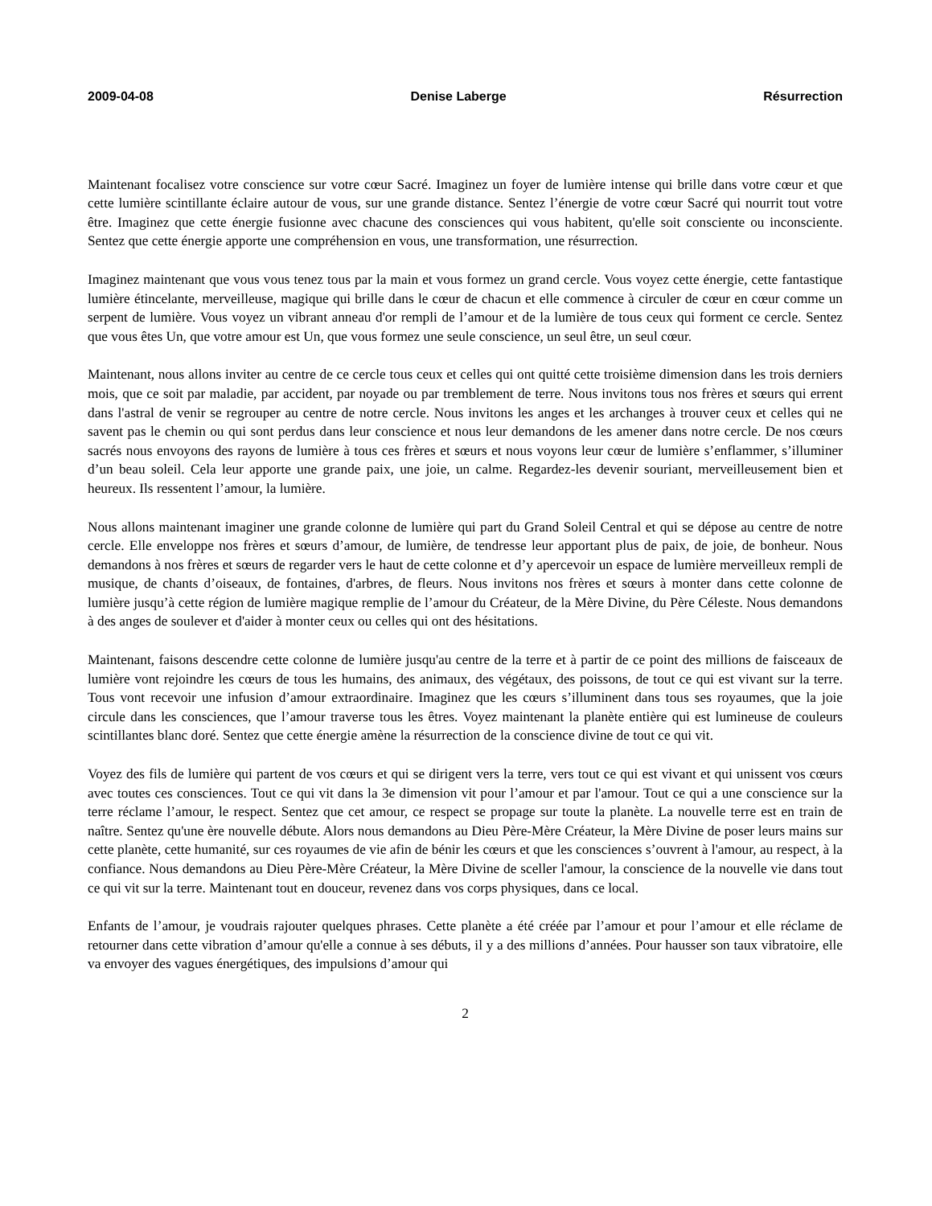2009-04-08 Denise Laberge Résurrection
Maintenant focalisez votre conscience sur votre cœur Sacré. Imaginez un foyer de lumière intense qui brille dans votre cœur et que cette lumière scintillante éclaire autour de vous, sur une grande distance. Sentez l’énergie de votre cœur Sacré qui nourrit tout votre être. Imaginez que cette énergie fusionne avec chacune des consciences qui vous habitent, qu'elle soit consciente ou inconsciente. Sentez que cette énergie apporte une compréhension en vous, une transformation, une résurrection.
Imaginez maintenant que vous vous tenez tous par la main et vous formez un grand cercle. Vous voyez cette énergie, cette fantastique lumière étincelante, merveilleuse, magique qui brille dans le cœur de chacun et elle commence à circuler de cœur en cœur comme un serpent de lumière. Vous voyez un vibrant anneau d'or rempli de l’amour et de la lumière de tous ceux qui forment ce cercle. Sentez que vous êtes Un, que votre amour est Un, que vous formez une seule conscience, un seul être, un seul cœur.
Maintenant, nous allons inviter au centre de ce cercle tous ceux et celles qui ont quitté cette troisième dimension dans les trois derniers mois, que ce soit par maladie, par accident, par noyade ou par tremblement de terre. Nous invitons tous nos frères et sœurs qui errent dans l'astral de venir se regrouper au centre de notre cercle. Nous invitons les anges et les archanges à trouver ceux et celles qui ne savent pas le chemin ou qui sont perdus dans leur conscience et nous leur demandons de les amener dans notre cercle. De nos cœurs sacrés nous envoyons des rayons de lumière à tous ces frères et sœurs et nous voyons leur cœur de lumière s’enflammer, s’illuminer d’un beau soleil. Cela leur apporte une grande paix, une joie, un calme. Regardez-les devenir souriant, merveilleusement bien et heureux. Ils ressentent l’amour, la lumière.
Nous allons maintenant imaginer une grande colonne de lumière qui part du Grand Soleil Central et qui se dépose au centre de notre cercle. Elle enveloppe nos frères et sœurs d’amour, de lumière, de tendresse leur apportant plus de paix, de joie, de bonheur. Nous demandons à nos frères et sœurs de regarder vers le haut de cette colonne et d’y apercevoir un espace de lumière merveilleux rempli de musique, de chants d’oiseaux, de fontaines, d'arbres, de fleurs. Nous invitons nos frères et sœurs à monter dans cette colonne de lumière jusqu’à cette région de lumière magique remplie de l’amour du Créateur, de la Mère Divine, du Père Céleste. Nous demandons à des anges de soulever et d'aider à monter ceux ou celles qui ont des hésitations.
Maintenant, faisons descendre cette colonne de lumière jusqu'au centre de la terre et à partir de ce point des millions de faisceaux de lumière vont rejoindre les cœurs de tous les humains, des animaux, des végétaux, des poissons, de tout ce qui est vivant sur la terre. Tous vont recevoir une infusion d’amour extraordinaire. Imaginez que les cœurs s’illuminent dans tous ses royaumes, que la joie circule dans les consciences, que l’amour traverse tous les êtres. Voyez maintenant la planète entière qui est lumineuse de couleurs scintillantes blanc doré. Sentez que cette énergie amène la résurrection de la conscience divine de tout ce qui vit.
Voyez des fils de lumière qui partent de vos cœurs et qui se dirigent vers la terre, vers tout ce qui est vivant et qui unissent vos cœurs avec toutes ces consciences. Tout ce qui vit dans la 3e dimension vit pour l’amour et par l'amour. Tout ce qui a une conscience sur la terre réclame l’amour, le respect. Sentez que cet amour, ce respect se propage sur toute la planète. La nouvelle terre est en train de naître. Sentez qu'une ère nouvelle débute. Alors nous demandons au Dieu Père-Mère Créateur, la Mère Divine de poser leurs mains sur cette planète, cette humanité, sur ces royaumes de vie afin de bénir les cœurs et que les consciences s’ouvrent à l'amour, au respect, à la confiance. Nous demandons au Dieu Père-Mère Créateur, la Mère Divine de sceller l'amour, la conscience de la nouvelle vie dans tout ce qui vit sur la terre. Maintenant tout en douceur, revenez dans vos corps physiques, dans ce local.
Enfants de l’amour, je voudrais rajouter quelques phrases. Cette planète a été créée par l’amour et pour l’amour et elle réclame de retourner dans cette vibration d’amour qu'elle a connue à ses débuts, il y a des millions d’années. Pour hausser son taux vibratoire, elle va envoyer des vagues énergétiques, des impulsions d’amour qui
2